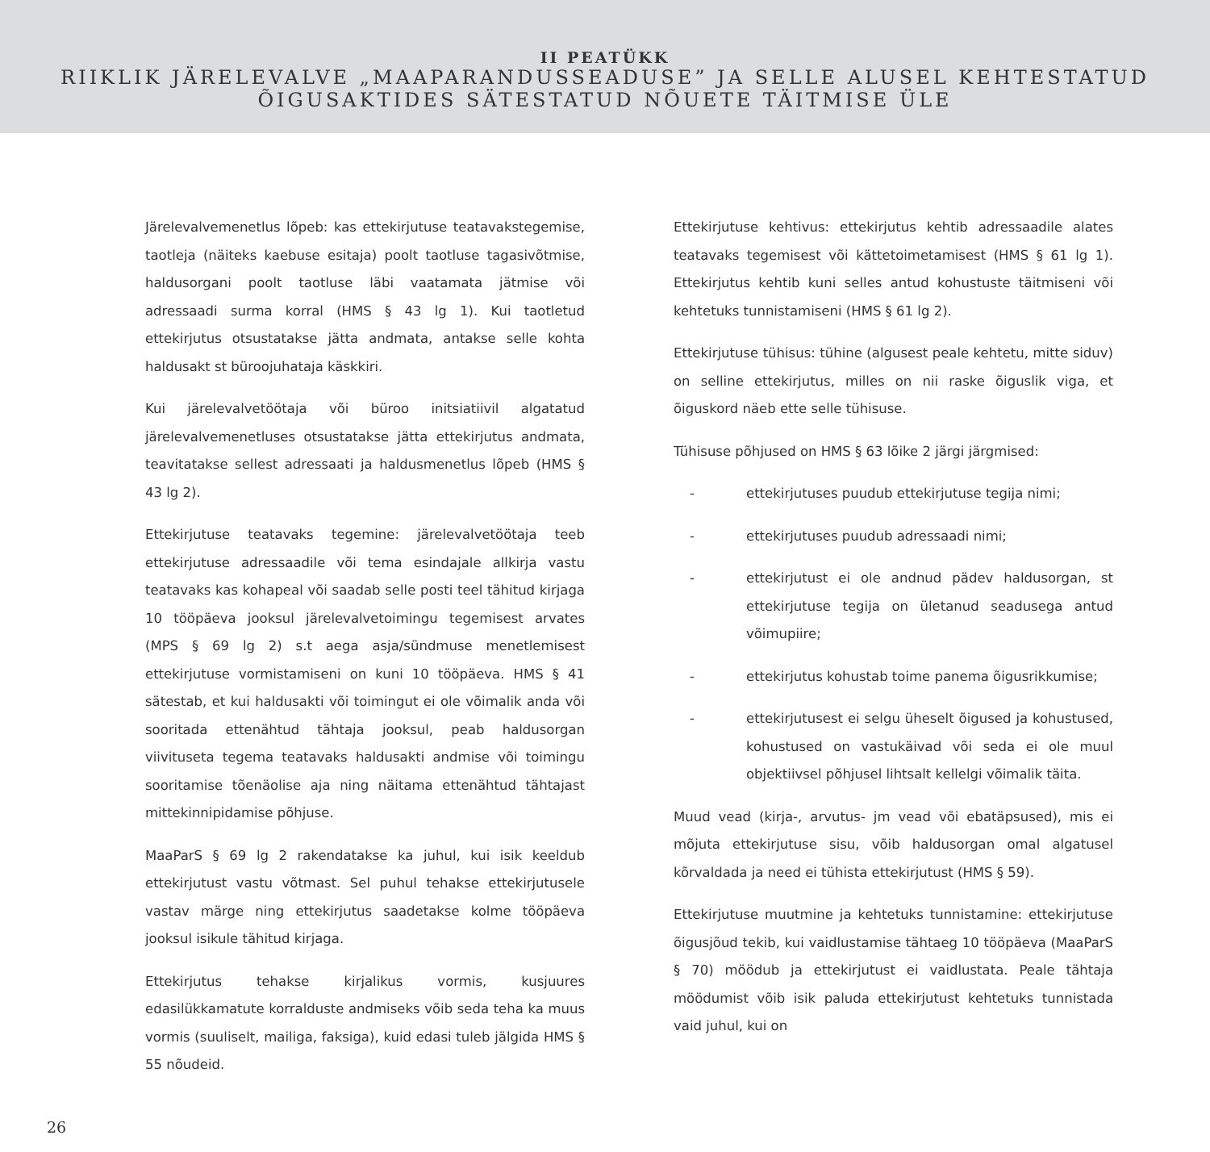II PEATÜKK
RIIKLIK JÄRELEVALVE „MAAPARANDUSSEADUSE” JA SELLE ALUSEL KEHTESTATUD
ÕIGUSAKTIDES SÄTESTATUD NÕUETE TÄITMISE ÜLE
Järelevalvemenetlus lõpeb: kas ettekirjutuse teatavakstegemise, taotleja (näiteks kaebuse esitaja) poolt taotluse tagasivõtmise, haldusorgani poolt taotluse läbi vaatamata jätmise või adressaadi surma korral (HMS § 43 lg 1). Kui taotletud ettekirjutus otsustatakse jätta andmata, antakse selle kohta haldusakt st büroojuhataja käskkiri.
Kui järelevalvetöötaja või büroo initsiatiivil algatatud järelevalvemenetluses otsustatakse jätta ettekirjutus andmata, teavitatakse sellest adressaati ja haldusmenetlus lõpeb (HMS § 43 lg 2).
Ettekirjutuse teatavaks tegemine: järelevalvetöötaja teeb ettekirjutuse adressaadile või tema esindajale allkirja vastu teatavaks kas kohapeal või saadab selle posti teel tähitud kirjaga 10 tööpäeva jooksul järelevalvetoimingu tegemisest arvates (MPS § 69 lg 2) s.t aega asja/sündmuse menetlemisest ettekirjutuse vormistamiseni on kuni 10 tööpäeva. HMS § 41 sätestab, et kui haldusakti või toimingut ei ole võimalik anda või sooritada ettenähtud tähtaja jooksul, peab haldusorgan viivituseta tegema teatavaks haldusakti andmise või toimingu sooritamise tõenäolise aja ning näitama ettenähtud tähtajast mittekinnipidamise põhjuse.
MaaParS § 69 lg 2 rakendatakse ka juhul, kui isik keeldub ettekirjutust vastu võtmast. Sel puhul tehakse ettekirjutusele vastav märge ning ettekirjutus saadetakse kolme tööpäeva jooksul isikule tähitud kirjaga.
Ettekirjutus tehakse kirjalikus vormis, kusjuures edasilükkamatute korralduste andmiseks võib seda teha ka muus vormis (suuliselt, mailiga, faksiga), kuid edasi tuleb jälgida HMS § 55 nõudeid.
Ettekirjutuse kehtivus: ettekirjutus kehtib adressaadile alates teatavaks tegemisest või kättetoimetamisest (HMS § 61 lg 1). Ettekirjutus kehtib kuni selles antud kohustuste täitmiseni või kehtetuks tunnistamiseni (HMS § 61 lg 2).
Ettekirjutuse tühisus: tühine (algusest peale kehtetu, mitte siduv) on selline ettekirjutus, milles on nii raske õiguslik viga, et õiguskord näeb ette selle tühisuse.
Tühisuse põhjused on HMS § 63 lõike 2 järgi järgmised:
- ettekirjutuses puudub ettekirjutuse tegija nimi;
- ettekirjutuses puudub adressaadi nimi;
- ettekirjutust ei ole andnud pädev haldusorgan, st ettekirjutuse tegija on ületanud seadusega antud võimupiire;
- ettekirjutus kohustab toime panema õigusrikkumise;
- ettekirjutusest ei selgu üheselt õigused ja kohustused, kohustused on vastukäivad või seda ei ole muul objektiivsel põhjusel lihtsalt kellelgi võimalik täita.
Muud vead (kirja-, arvutus- jm vead või ebatäpsused), mis ei mõjuta ettekirjutuse sisu, võib haldusorgan omal algatusel kõrvaldada ja need ei tühista ettekirjutust (HMS § 59).
Ettekirjutuse muutmine ja kehtetuks tunnistamine: ettekirjutuse õigusjõud tekib, kui vaidlustamise tähtaeg 10 tööpäeva (MaaParS § 70) möödub ja ettekirjutust ei vaidlustata. Peale tähtaja möödumist võib isik paluda ettekirjutust kehtetuks tunnistada vaid juhul, kui on
26